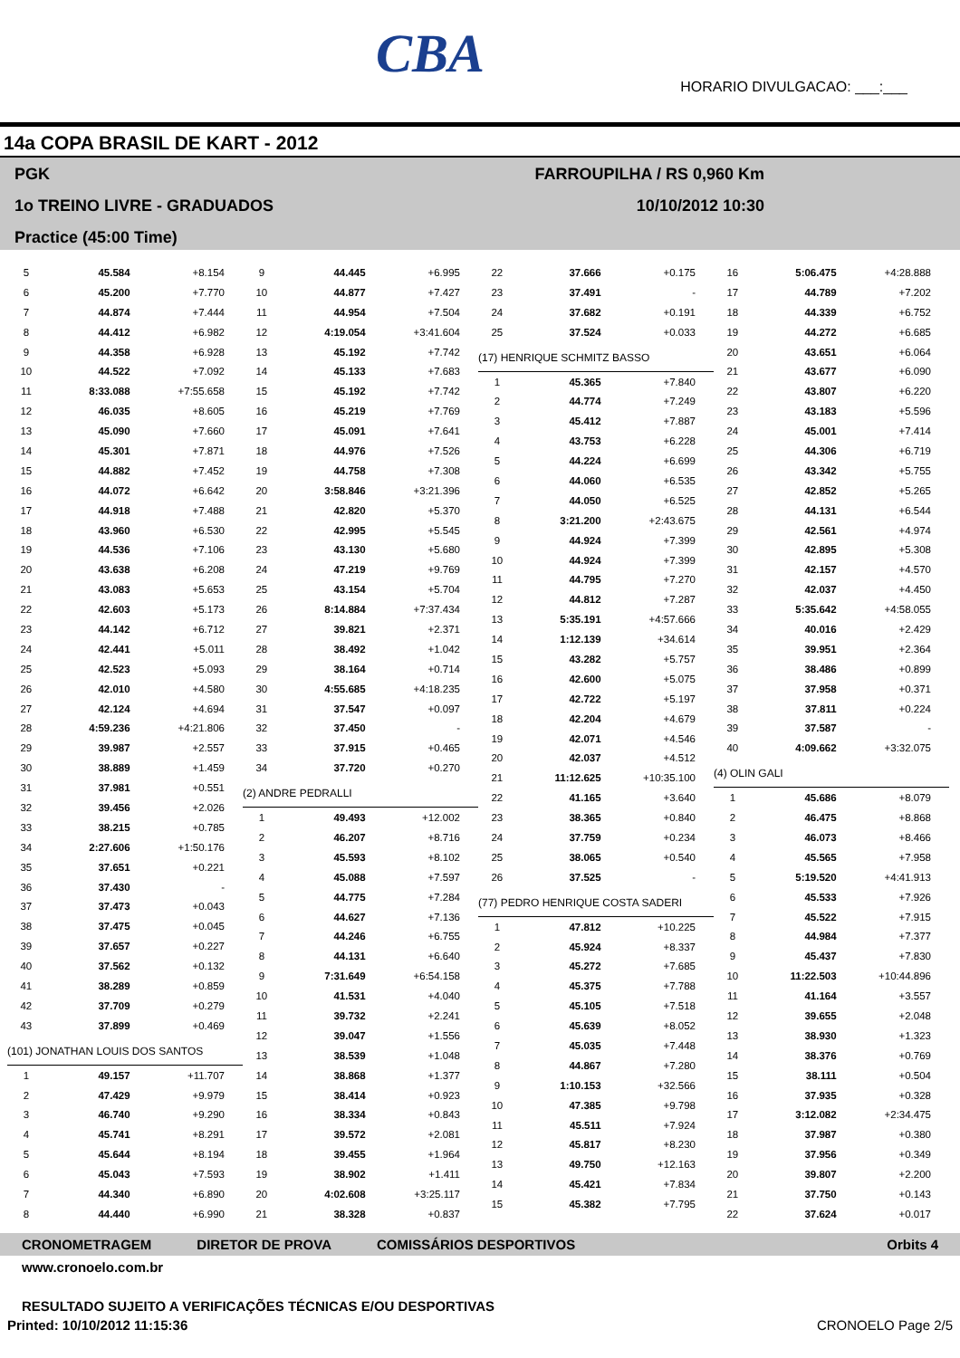CBA
HORARIO DIVULGACAO: ___:___
14a COPA BRASIL DE KART - 2012
PGK
1o TREINO LIVRE - GRADUADOS
Practice (45:00 Time)
FARROUPILHA / RS 0,960 Km
10/10/2012 10:30
| 5 | 45.584 | +8.154 |
| 6 | 45.200 | +7.770 |
| 7 | 44.874 | +7.444 |
| 8 | 44.412 | +6.982 |
| 9 | 44.358 | +6.928 |
| 10 | 44.522 | +7.092 |
| 11 | 8:33.088 | +7:55.658 |
| 12 | 46.035 | +8.605 |
| 13 | 45.090 | +7.660 |
| 14 | 45.301 | +7.871 |
| 15 | 44.882 | +7.452 |
| 16 | 44.072 | +6.642 |
| 17 | 44.918 | +7.488 |
| 18 | 43.960 | +6.530 |
| 19 | 44.536 | +7.106 |
| 20 | 43.638 | +6.208 |
| 21 | 43.083 | +5.653 |
| 22 | 42.603 | +5.173 |
| 23 | 44.142 | +6.712 |
| 24 | 42.441 | +5.011 |
| 25 | 42.523 | +5.093 |
| 26 | 42.010 | +4.580 |
| 27 | 42.124 | +4.694 |
| 28 | 4:59.236 | +4:21.806 |
| 29 | 39.987 | +2.557 |
| 30 | 38.889 | +1.459 |
| 31 | 37.981 | +0.551 |
| 32 | 39.456 | +2.026 |
| 33 | 38.215 | +0.785 |
| 34 | 2:27.606 | +1:50.176 |
| 35 | 37.651 | +0.221 |
| 36 | 37.430 | - |
| 37 | 37.473 | +0.043 |
| 38 | 37.475 | +0.045 |
| 39 | 37.657 | +0.227 |
| 40 | 37.562 | +0.132 |
| 41 | 38.289 | +0.859 |
| 42 | 37.709 | +0.279 |
| 43 | 37.899 | +0.469 |
(101) JONATHAN LOUIS DOS SANTOS
| 1 | 49.157 | +11.707 |
| 2 | 47.429 | +9.979 |
| 3 | 46.740 | +9.290 |
| 4 | 45.741 | +8.291 |
| 5 | 45.644 | +8.194 |
| 6 | 45.043 | +7.593 |
| 7 | 44.340 | +6.890 |
| 8 | 44.440 | +6.990 |
| 9 | 44.445 | +6.995 |
| 10 | 44.877 | +7.427 |
| 11 | 44.954 | +7.504 |
| 12 | 4:19.054 | +3:41.604 |
| 13 | 45.192 | +7.742 |
| 14 | 45.133 | +7.683 |
| 15 | 45.192 | +7.742 |
| 16 | 45.219 | +7.769 |
| 17 | 45.091 | +7.641 |
| 18 | 44.976 | +7.526 |
| 19 | 44.758 | +7.308 |
| 20 | 3:58.846 | +3:21.396 |
| 21 | 42.820 | +5.370 |
| 22 | 42.995 | +5.545 |
| 23 | 43.130 | +5.680 |
| 24 | 47.219 | +9.769 |
| 25 | 43.154 | +5.704 |
| 26 | 8:14.884 | +7:37.434 |
| 27 | 39.821 | +2.371 |
| 28 | 38.492 | +1.042 |
| 29 | 38.164 | +0.714 |
| 30 | 4:55.685 | +4:18.235 |
| 31 | 37.547 | +0.097 |
| 32 | 37.450 | - |
| 33 | 37.915 | +0.465 |
| 34 | 37.720 | +0.270 |
(2) ANDRE PEDRALLI
| 1 | 49.493 | +12.002 |
| 2 | 46.207 | +8.716 |
| 3 | 45.593 | +8.102 |
| 4 | 45.088 | +7.597 |
| 5 | 44.775 | +7.284 |
| 6 | 44.627 | +7.136 |
| 7 | 44.246 | +6.755 |
| 8 | 44.131 | +6.640 |
| 9 | 7:31.649 | +6:54.158 |
| 10 | 41.531 | +4.040 |
| 11 | 39.732 | +2.241 |
| 12 | 39.047 | +1.556 |
| 13 | 38.539 | +1.048 |
| 14 | 38.868 | +1.377 |
| 15 | 38.414 | +0.923 |
| 16 | 38.334 | +0.843 |
| 17 | 39.572 | +2.081 |
| 18 | 39.455 | +1.964 |
| 19 | 38.902 | +1.411 |
| 20 | 4:02.608 | +3:25.117 |
| 21 | 38.328 | +0.837 |
| 22 | 37.666 | +0.175 |
| 23 | 37.491 | - |
| 24 | 37.682 | +0.191 |
| 25 | 37.524 | +0.033 |
(17) HENRIQUE SCHMITZ BASSO
| 1 | 45.365 | +7.840 |
| 2 | 44.774 | +7.249 |
| 3 | 45.412 | +7.887 |
| 4 | 43.753 | +6.228 |
| 5 | 44.224 | +6.699 |
| 6 | 44.060 | +6.535 |
| 7 | 44.050 | +6.525 |
| 8 | 3:21.200 | +2:43.675 |
| 9 | 44.924 | +7.399 |
| 10 | 44.924 | +7.399 |
| 11 | 44.795 | +7.270 |
| 12 | 44.812 | +7.287 |
| 13 | 5:35.191 | +4:57.666 |
| 14 | 1:12.139 | +34.614 |
| 15 | 43.282 | +5.757 |
| 16 | 42.600 | +5.075 |
| 17 | 42.722 | +5.197 |
| 18 | 42.204 | +4.679 |
| 19 | 42.071 | +4.546 |
| 20 | 42.037 | +4.512 |
| 21 | 11:12.625 | +10:35.100 |
| 22 | 41.165 | +3.640 |
| 23 | 38.365 | +0.840 |
| 24 | 37.759 | +0.234 |
| 25 | 38.065 | +0.540 |
| 26 | 37.525 | - |
(77) PEDRO HENRIQUE COSTA SADERI
| 1 | 47.812 | +10.225 |
| 2 | 45.924 | +8.337 |
| 3 | 45.272 | +7.685 |
| 4 | 45.375 | +7.788 |
| 5 | 45.105 | +7.518 |
| 6 | 45.639 | +8.052 |
| 7 | 45.035 | +7.448 |
| 8 | 44.867 | +7.280 |
| 9 | 1:10.153 | +32.566 |
| 10 | 47.385 | +9.798 |
| 11 | 45.511 | +7.924 |
| 12 | 45.817 | +8.230 |
| 13 | 49.750 | +12.163 |
| 14 | 45.421 | +7.834 |
| 15 | 45.382 | +7.795 |
| 16 | 5:06.475 | +4:28.888 |
| 17 | 44.789 | +7.202 |
| 18 | 44.339 | +6.752 |
| 19 | 44.272 | +6.685 |
| 20 | 43.651 | +6.064 |
| 21 | 43.677 | +6.090 |
| 22 | 43.807 | +6.220 |
| 23 | 43.183 | +5.596 |
| 24 | 45.001 | +7.414 |
| 25 | 44.306 | +6.719 |
| 26 | 43.342 | +5.755 |
| 27 | 42.852 | +5.265 |
| 28 | 44.131 | +6.544 |
| 29 | 42.561 | +4.974 |
| 30 | 42.895 | +5.308 |
| 31 | 42.157 | +4.570 |
| 32 | 42.037 | +4.450 |
| 33 | 5:35.642 | +4:58.055 |
| 34 | 40.016 | +2.429 |
| 35 | 39.951 | +2.364 |
| 36 | 38.486 | +0.899 |
| 37 | 37.958 | +0.371 |
| 38 | 37.811 | +0.224 |
| 39 | 37.587 | - |
| 40 | 4:09.662 | +3:32.075 |
(4) OLIN GALI
| 1 | 45.686 | +8.079 |
| 2 | 46.475 | +8.868 |
| 3 | 46.073 | +8.466 |
| 4 | 45.565 | +7.958 |
| 5 | 5:19.520 | +4:41.913 |
| 6 | 45.533 | +7.926 |
| 7 | 45.522 | +7.915 |
| 8 | 44.984 | +7.377 |
| 9 | 45.437 | +7.830 |
| 10 | 11:22.503 | +10:44.896 |
| 11 | 41.164 | +3.557 |
| 12 | 39.655 | +2.048 |
| 13 | 38.930 | +1.323 |
| 14 | 38.376 | +0.769 |
| 15 | 38.111 | +0.504 |
| 16 | 37.935 | +0.328 |
| 17 | 3:12.082 | +2:34.475 |
| 18 | 37.987 | +0.380 |
| 19 | 37.956 | +0.349 |
| 20 | 39.807 | +2.200 |
| 21 | 37.750 | +0.143 |
| 22 | 37.624 | +0.017 |
CRONOMETRAGEM DIRETOR DE PROVA COMISSÁRIOS DESPORTIVOS Orbits 4
www.cronoelo.com.br
RESULTADO SUJEITO A VERIFICAÇÕES TÉCNICAS E/OU DESPORTIVAS
Printed: 10/10/2012 11:15:36 CRONOELO Page 2/5